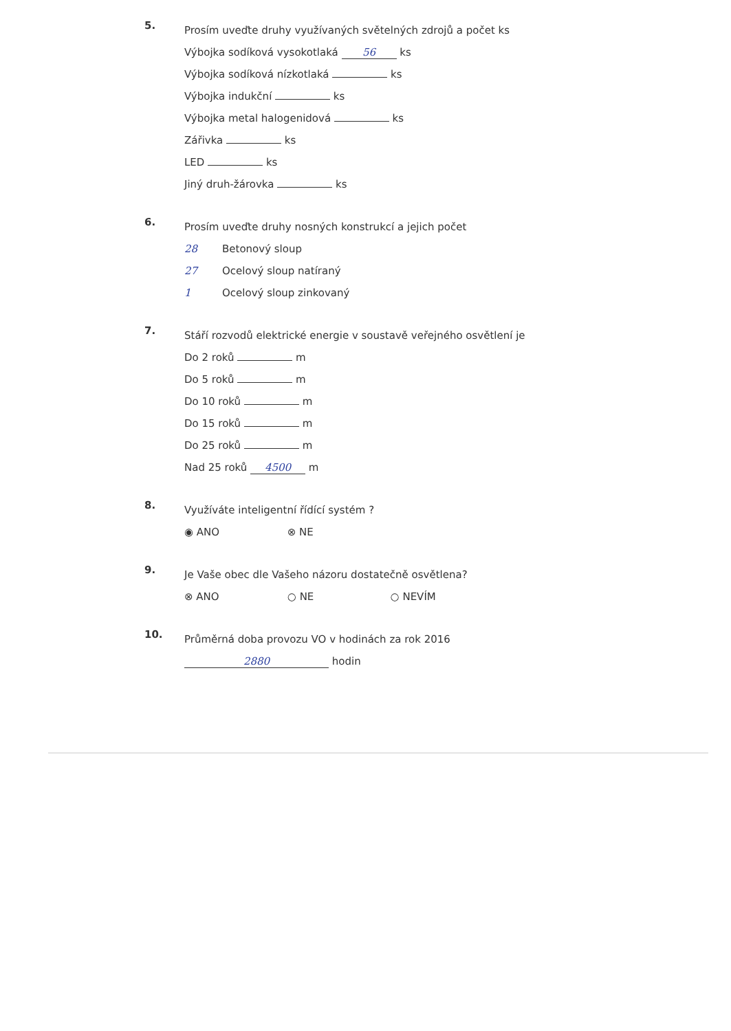5.
Prosím uveďte druhy využívaných světelných zdrojů a počet ks
Výbojka sodíková vysokotlaká 56 ks
Výbojka sodíková nízkotlaká ks
Výbojka indukční ks
Výbojka metal halogenidová ks
Zářivka ks
LED ks
Jiný druh-žárovka ks
6.
Prosím uveďte druhy nosných konstrukcí a jejich počet
28 Betonový sloup
27 Ocelový sloup natíraný
1 Ocelový sloup zinkovaný
7.
Stáří rozvodů elektrické energie v soustavě veřejného osvětlení je
Do 2 roků m
Do 5 roků m
Do 10 roků m
Do 15 roků m
Do 25 roků m
Nad 25 roků 4500 m
8.
Využíváte inteligentní řídící systém ?
◉ ANO ⊗ NE
9.
Je Vaše obec dle Vašeho názoru dostatečně osvětlena?
⊗ ANO ○ NE ○ NEVÍM
10.
Průměrná doba provozu VO v hodinách za rok 2016
2880 hodin